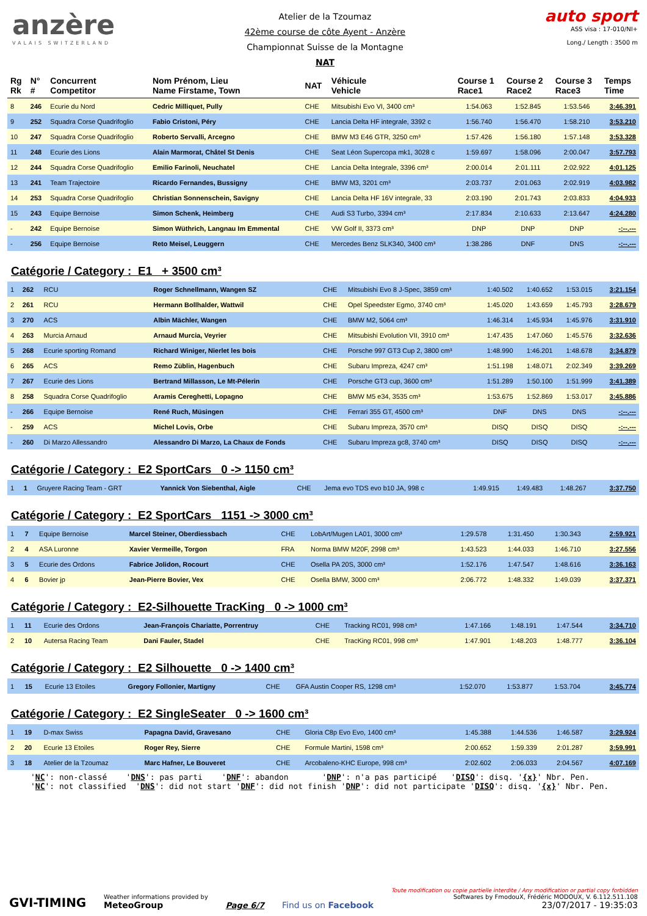anzère
VALAIS SWITZERLAND
Atelier de la Tzoumaz
42ème course de côte Ayent - Anzère
Championnat Suisse de la Montagne
NAT
auto sport
ASS visa : 17-010/NI+
Long./ Length : 3500 m
| Rg Rk | N° # | Concurrent Competitor | Nom Prénom, Lieu Name Firstame, Town | NAT | Véhicule Vehicle | Course 1 Race1 | Course 2 Race2 | Course 3 Race3 | Temps Time |
| --- | --- | --- | --- | --- | --- | --- | --- | --- | --- |
| 8 | 246 | Ecurie du Nord | Cedric Milliquet, Pully | CHE | Mitsubishi Evo VI, 3400 cm³ | 1:54.063 | 1:52.845 | 1:53.546 | 3:46.391 |
| 9 | 252 | Squadra Corse Quadrifoglio | Fabio Cristoni, Péry | CHE | Lancia Delta HF integrale, 3392 c | 1:56.740 | 1:56.470 | 1:58.210 | 3:53.210 |
| 10 | 247 | Squadra Corse Quadrifoglio | Roberto Servalli, Arcegno | CHE | BMW M3 E46 GTR, 3250 cm³ | 1:57.426 | 1:56.180 | 1:57.148 | 3:53.328 |
| 11 | 248 | Ecurie des Lions | Alain Marmorat, Châtel St Denis | CHE | Seat Léon Supercopa mk1, 3028 c | 1:59.697 | 1:58.096 | 2:00.047 | 3:57.793 |
| 12 | 244 | Squadra Corse Quadrifoglio | Emilio Farinoli, Neuchatel | CHE | Lancia Delta Integrale, 3396 cm³ | 2:00.014 | 2:01.111 | 2:02.922 | 4:01.125 |
| 13 | 241 | Team Trajectoire | Ricardo Fernandes, Bussigny | CHE | BMW M3, 3201 cm³ | 2:03.737 | 2:01.063 | 2:02.919 | 4:03.982 |
| 14 | 253 | Squadra Corse Quadrifoglio | Christian Sonnenschein, Savigny | CHE | Lancia Delta HF 16V integrale, 33 | 2:03.190 | 2:01.743 | 2:03.833 | 4:04.933 |
| 15 | 243 | Equipe Bernoise | Simon Schenk, Heimberg | CHE | Audi S3 Turbo, 3394 cm³ | 2:17.834 | 2:10.633 | 2:13.647 | 4:24.280 |
| - | 242 | Equipe Bernoise | Simon Wüthrich, Langnau Im Emmental | CHE | VW Golf II, 3373 cm³ | DNP | DNP | DNP | -:--.--- |
| - | 256 | Equipe Bernoise | Reto Meisel, Leuggern | CHE | Mercedes Benz SLK340, 3400 cm³ | 1:38.286 | DNF | DNS | -:--.--- |
Catégorie / Category : E1 + 3500 cm³
| 1 | 262 | RCU | Roger Schnellmann, Wangen SZ | CHE | Mitsubishi Evo 8 J-Spec, 3859 cm³ | 1:40.502 | 1:40.652 | 1:53.015 | 3:21.154 |
| 2 | 261 | RCU | Hermann Bollhalder, Wattwil | CHE | Opel Speedster Egmo, 3740 cm³ | 1:45.020 | 1:43.659 | 1:45.793 | 3:28.679 |
| 3 | 270 | ACS | Albin Mächler, Wangen | CHE | BMW M2, 5064 cm³ | 1:46.314 | 1:45.934 | 1:45.976 | 3:31.910 |
| 4 | 263 | Murcia Arnaud | Arnaud Murcia, Veyrier | CHE | Mitsubishi Evolution VII, 3910 cm³ | 1:47.435 | 1:47.060 | 1:45.576 | 3:32.636 |
| 5 | 268 | Ecurie sporting Romand | Richard Winiger, Nierlet les bois | CHE | Porsche 997 GT3 Cup 2, 3800 cm³ | 1:48.990 | 1:46.201 | 1:48.678 | 3:34.879 |
| 6 | 265 | ACS | Remo Züblin, Hagenbuch | CHE | Subaru Impreza, 4247 cm³ | 1:51.198 | 1:48.071 | 2:02.349 | 3:39.269 |
| 7 | 267 | Ecurie des Lions | Bertrand Millasson, Le Mt-Pélerin | CHE | Porsche GT3 cup, 3600 cm³ | 1:51.289 | 1:50.100 | 1:51.999 | 3:41.389 |
| 8 | 258 | Squadra Corse Quadrifoglio | Aramis Cereghetti, Lopagno | CHE | BMW M5 e34, 3535 cm³ | 1:53.675 | 1:52.869 | 1:53.017 | 3:45.886 |
| - | 266 | Equipe Bernoise | René Ruch, Müsingen | CHE | Ferrari 355 GT, 4500 cm³ | DNF | DNS | DNS | -:--.--- |
| - | 259 | ACS | Michel Lovis, Orbe | CHE | Subaru Impreza, 3570 cm³ | DISQ | DISQ | DISQ | -:--.--- |
| - | 260 | Di Marzo Allessandro | Alessandro Di Marzo, La Chaux de Fonds | CHE | Subaru Impreza gc8, 3740 cm³ | DISQ | DISQ | DISQ | -:--.--- |
Catégorie / Category : E2 SportCars 0 -> 1150 cm³
| 1 | 1 | Gruyere Racing Team - GRT | Yannick Von Siebenthal, Aigle | CHE | Jema evo TDS evo b10 JA, 998 c | 1:49.915 | 1:49.483 | 1:48.267 | 3:37.750 |
Catégorie / Category : E2 SportCars 1151 -> 3000 cm³
| 1 | 7 | Equipe Bernoise | Marcel Steiner, Oberdiessbach | CHE | LobArt/Mugen LA01, 3000 cm³ | 1:29.578 | 1:31.450 | 1:30.343 | 2:59.921 |
| 2 | 4 | ASA Luronne | Xavier Vermeille, Torgon | FRA | Norma BMW M20F, 2998 cm³ | 1:43.523 | 1:44.033 | 1:46.710 | 3:27.556 |
| 3 | 5 | Ecurie des Ordons | Fabrice Jolidon, Rocourt | CHE | Osella PA 20S, 3000 cm³ | 1:52.176 | 1:47.547 | 1:48.616 | 3:36.163 |
| 4 | 6 | Bovier jp | Jean-Pierre Bovier, Vex | CHE | Osella BMW, 3000 cm³ | 2:06.772 | 1:48.332 | 1:49.039 | 3:37.371 |
Catégorie / Category : E2-Silhouette TracKing 0 -> 1000 cm³
| 1 | 11 | Ecurie des Ordons | Jean-François Chariatte, Porrentruy | CHE | Tracking RC01, 998 cm³ | 1:47.166 | 1:48.191 | 1:47.544 | 3:34.710 |
| 2 | 10 | Autersa Racing Team | Dani Fauler, Stadel | CHE | TracKing RC01, 998 cm³ | 1:47.901 | 1:48.203 | 1:48.777 | 3:36.104 |
Catégorie / Category : E2 Silhouette 0 -> 1400 cm³
| 1 | 15 | Ecurie 13 Etoiles | Gregory Follonier, Martigny | CHE | GFA Austin Cooper RS, 1298 cm³ | 1:52.070 | 1:53.877 | 1:53.704 | 3:45.774 |
Catégorie / Category : E2 SingleSeater 0 -> 1600 cm³
| 1 | 19 | D-max Swiss | Papagna David, Gravesano | CHE | Gloria C8p Evo Evo, 1400 cm³ | 1:45.388 | 1:44.536 | 1:46.587 | 3:29.924 |
| 2 | 20 | Ecurie 13 Etoiles | Roger Rey, Sierre | CHE | Formule Martini, 1598 cm³ | 2:00.652 | 1:59.339 | 2:01.287 | 3:59.991 |
| 3 | 18 | Atelier de la Tzoumaz | Marc Hafner, Le Bouveret | CHE | Arcobaleno-KHC Europe, 998 cm³ | 2:02.602 | 2:06.033 | 2:04.567 | 4:07.169 |
'NC': non-classé 'DNS': pas parti 'DNF': abandon 'DNP': n'a pas participé 'DISQ': disq. '{x}' Nbr. Pen. 'NC': not classified 'DNS': did not start 'DNF': did not finish 'DNP': did not participate 'DISQ': disq. '{x}' Nbr. Pen.
GVI-TIMING
Weather informations provided by
MeteoGroup
Page 6/7
Find us on Facebook
Toute modification ou copie partielle interdite / Any modification or partial copy forbidden
Softwares by FmodouX, Frédéric MODOUX, V. 6.112.511.108
23/07/2017 - 19:35:03